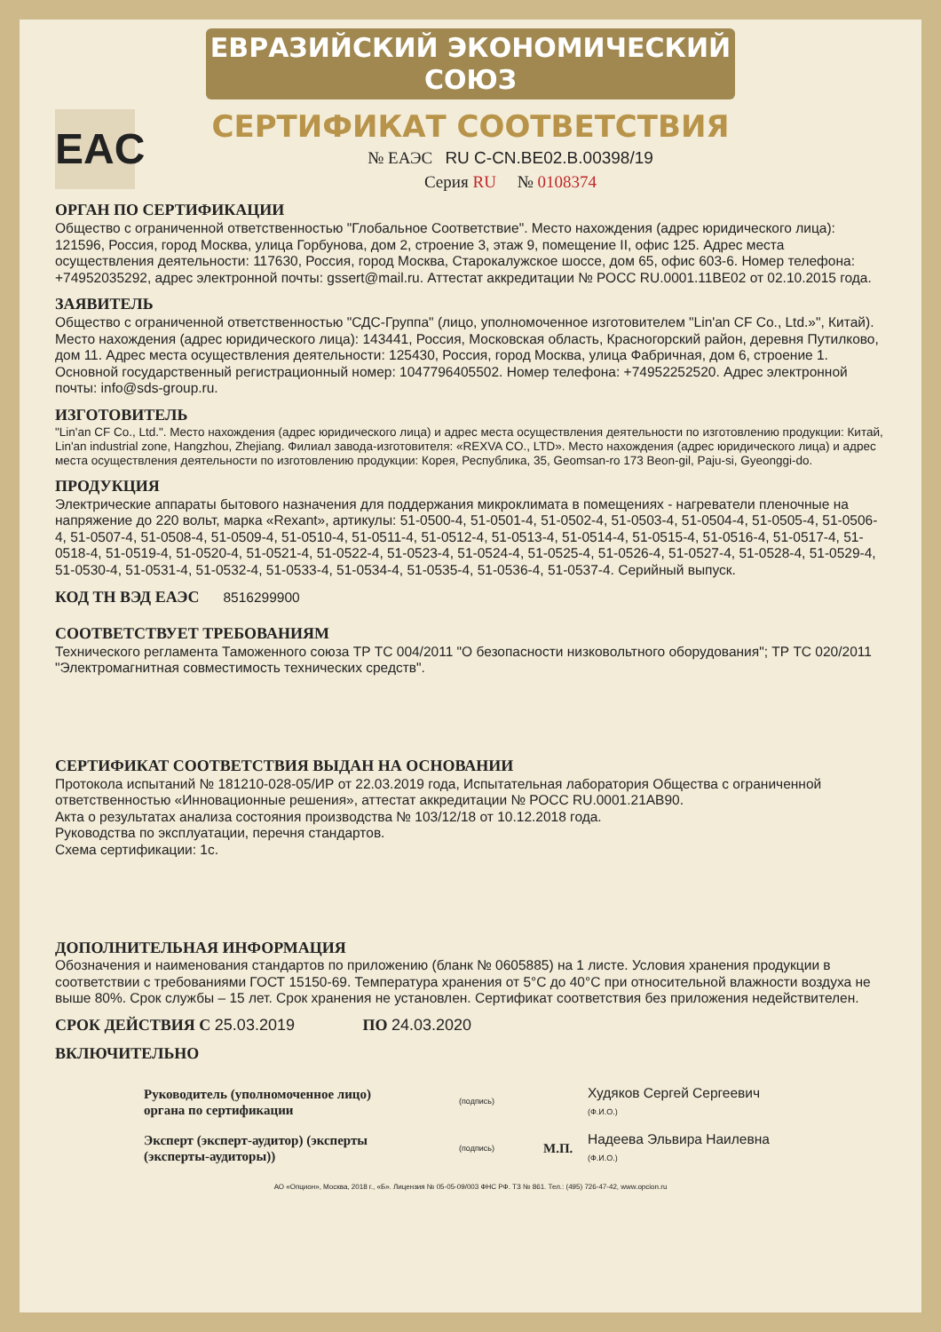ЕВРАЗИЙСКИЙ ЭКОНОМИЧЕСКИЙ СОЮЗ
СЕРТИФИКАТ СООТВЕТСТВИЯ
EAC
№ ЕАЭС RU C-CN.BE02.B.00398/19
Серия RU № 0108374
ОРГАН ПО СЕРТИФИКАЦИИ
Общество с ограниченной ответственностью "Глобальное Соответствие". Место нахождения (адрес юридического лица): 121596, Россия, город Москва, улица Горбунова, дом 2, строение 3, этаж 9, помещение II, офис 125. Адрес места осуществления деятельности: 117630, Россия, город Москва, Старокалужское шоссе, дом 65, офис 603-6. Номер телефона: +74952035292, адрес электронной почты: gssert@mail.ru. Аттестат аккредитации № РОСС RU.0001.11BE02 от 02.10.2015 года.
ЗАЯВИТЕЛЬ
Общество с ограниченной ответственностью "СДС-Группа" (лицо, уполномоченное изготовителем "Lin'an CF Co., Ltd.»", Китай). Место нахождения (адрес юридического лица): 143441, Россия, Московская область, Красногорский район, деревня Путилково, дом 11. Адрес места осуществления деятельности: 125430, Россия, город Москва, улица Фабричная, дом 6, строение 1. Основной государственный регистрационный номер: 1047796405502. Номер телефона: +74952252520. Адрес электронной почты: info@sds-group.ru.
ИЗГОТОВИТЕЛЬ
"Lin'an CF Co., Ltd.". Место нахождения (адрес юридического лица) и адрес места осуществления деятельности по изготовлению продукции: Китай, Lin'an industrial zone, Hangzhou, Zhejiang. Филиал завода-изготовителя: «REXVA CO., LTD». Место нахождения (адрес юридического лица) и адрес места осуществления деятельности по изготовлению продукции: Корея, Республика, 35, Geomsan-ro 173 Beon-gil, Paju-si, Gyeonggi-do.
ПРОДУКЦИЯ
Электрические аппараты бытового назначения для поддержания микроклимата в помещениях - нагреватели пленочные на напряжение до 220 вольт, марка «Rexant», артикулы: 51-0500-4, 51-0501-4, 51-0502-4, 51-0503-4, 51-0504-4, 51-0505-4, 51-0506-4, 51-0507-4, 51-0508-4, 51-0509-4, 51-0510-4, 51-0511-4, 51-0512-4, 51-0513-4, 51-0514-4, 51-0515-4, 51-0516-4, 51-0517-4, 51-0518-4, 51-0519-4, 51-0520-4, 51-0521-4, 51-0522-4, 51-0523-4, 51-0524-4, 51-0525-4, 51-0526-4, 51-0527-4, 51-0528-4, 51-0529-4, 51-0530-4, 51-0531-4, 51-0532-4, 51-0533-4, 51-0534-4, 51-0535-4, 51-0536-4, 51-0537-4. Серийный выпуск.
КОД ТН ВЭД ЕАЭС 8516299900
СООТВЕТСТВУЕТ ТРЕБОВАНИЯМ
Технического регламента Таможенного союза ТР ТС 004/2011 "О безопасности низковольтного оборудования"; ТР ТС 020/2011 "Электромагнитная совместимость технических средств".
СЕРТИФИКАТ СООТВЕТСТВИЯ ВЫДАН НА ОСНОВАНИИ
Протокола испытаний № 181210-028-05/ИР от 22.03.2019 года, Испытательная лаборатория Общества с ограниченной ответственностью «Инновационные решения», аттестат аккредитации № РОСС RU.0001.21AB90.
Акта о результатах анализа состояния производства № 103/12/18 от 10.12.2018 года.
Руководства по эксплуатации, перечня стандартов.
Схема сертификации: 1с.
ДОПОЛНИТЕЛЬНАЯ ИНФОРМАЦИЯ
Обозначения и наименования стандартов по приложению (бланк № 0605885) на 1 листе. Условия хранения продукции в соответствии с требованиями ГОСТ 15150-69. Температура хранения от 5°С до 40°С при относительной влажности воздуха не выше 80%. Срок службы – 15 лет. Срок хранения не установлен. Сертификат соответствия без приложения недействителен.
СРОК ДЕЙСТВИЯ С 25.03.2019 ПО 24.03.2020
ВКЛЮЧИТЕЛЬНО
Руководитель (уполномоченное лицо) органа по сертификации
(подпись)
Худяков Сергей Сергеевич
(Ф.И.О.)
Эксперт (эксперт-аудитор) (эксперты (эксперты-аудиторы))
(подпись)
М.П.
Надеева Эльвира Наилевна
(Ф.И.О.)
АО «Опцион», Москва, 2018 г., «Б». Лицензия № 05-05-09/003 ФНС РФ. ТЗ № 861. Тел.: (495) 726-47-42, www.opcion.ru